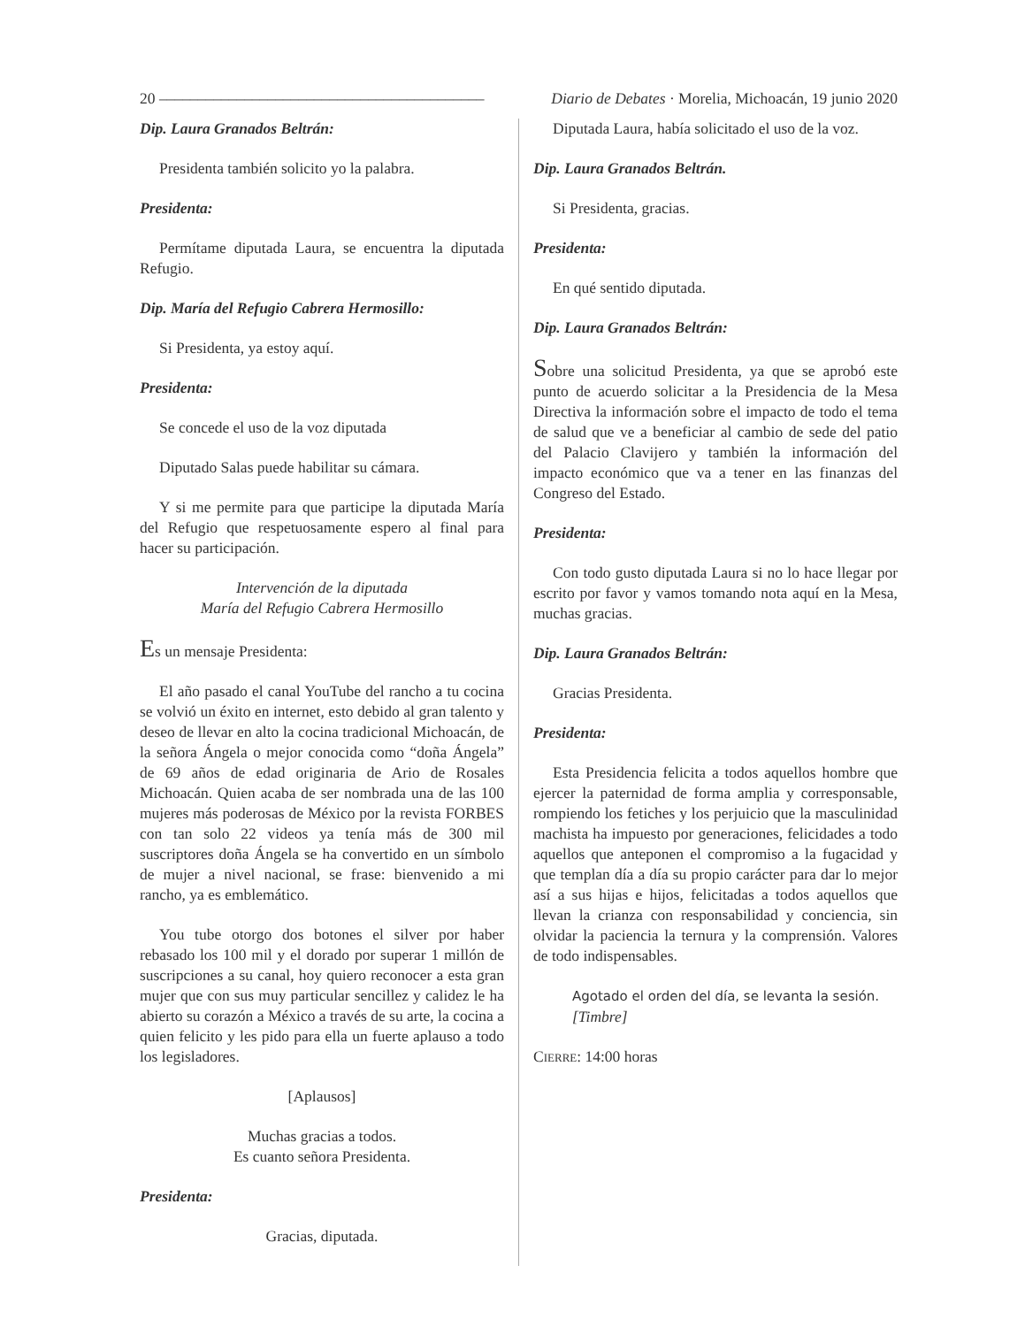20 –––––––––––––––––––––––––––––––––––––––––– Diario de Debates · Morelia, Michoacán, 19 junio 2020
Dip. Laura Granados Beltrán:
Presidenta también solicito yo la palabra.
Presidenta:
Permítame diputada Laura, se encuentra la diputada Refugio.
Dip. María del Refugio Cabrera Hermosillo:
Si Presidenta, ya estoy aquí.
Presidenta:
Se concede el uso de la voz diputada
Diputado Salas puede habilitar su cámara.
Y si me permite para que participe la diputada María del Refugio que respetuosamente espero al final para hacer su participación.
Intervención de la diputada
María del Refugio Cabrera Hermosillo
Es un mensaje Presidenta:
El año pasado el canal YouTube del rancho a tu cocina se volvió un éxito en internet, esto debido al gran talento y deseo de llevar en alto la cocina tradicional Michoacán, de la señora Ángela o mejor conocida como “doña Ángela” de 69 años de edad originaria de Ario de Rosales Michoacán. Quien acaba de ser nombrada una de las 100 mujeres más poderosas de México por la revista FORBES con tan solo 22 videos ya tenía más de 300 mil suscriptores doña Ángela se ha convertido en un símbolo de mujer a nivel nacional, se frase: bienvenido a mi rancho, ya es emblemático.
You tube otorgo dos botones el silver por haber rebasado los 100 mil y el dorado por superar 1 millón de suscripciones a su canal, hoy quiero reconocer a esta gran mujer que con sus muy particular sencillez y calidez le ha abierto su corazón a México a través de su arte, la cocina a quien felicito y les pido para ella un fuerte aplauso a todo los legisladores.
[Aplausos]
Muchas gracias a todos.
Es cuanto señora Presidenta.
Presidenta:
Gracias, diputada.
Diputada Laura, había solicitado el uso de la voz.
Dip. Laura Granados Beltrán.
Si Presidenta, gracias.
Presidenta:
En qué sentido diputada.
Dip. Laura Granados Beltrán:
Sobre una solicitud Presidenta, ya que se aprobó este punto de acuerdo solicitar a la Presidencia de la Mesa Directiva la información sobre el impacto de todo el tema de salud que ve a beneficiar al cambio de sede del patio del Palacio Clavijero y también la información del impacto económico que va a tener en las finanzas del Congreso del Estado.
Presidenta:
Con todo gusto diputada Laura si no lo hace llegar por escrito por favor y vamos tomando nota aquí en la Mesa, muchas gracias.
Dip. Laura Granados Beltrán:
Gracias Presidenta.
Presidenta:
Esta Presidencia felicita a todos aquellos hombre que ejercer la paternidad de forma amplia y corresponsable, rompiendo los fetiches y los perjuicio que la masculinidad machista ha impuesto por generaciones, felicidades a todo aquellos que anteponen el compromiso a la fugacidad y que templan día a día su propio carácter para dar lo mejor así a sus hijas e hijos, felicitadas a todos aquellos que llevan la crianza con responsabilidad y conciencia, sin olvidar la paciencia la ternura y la comprensión. Valores de todo indispensables.
Agotado el orden del día, se levanta la sesión.
[Timbre]
CIERRE: 14:00 horas